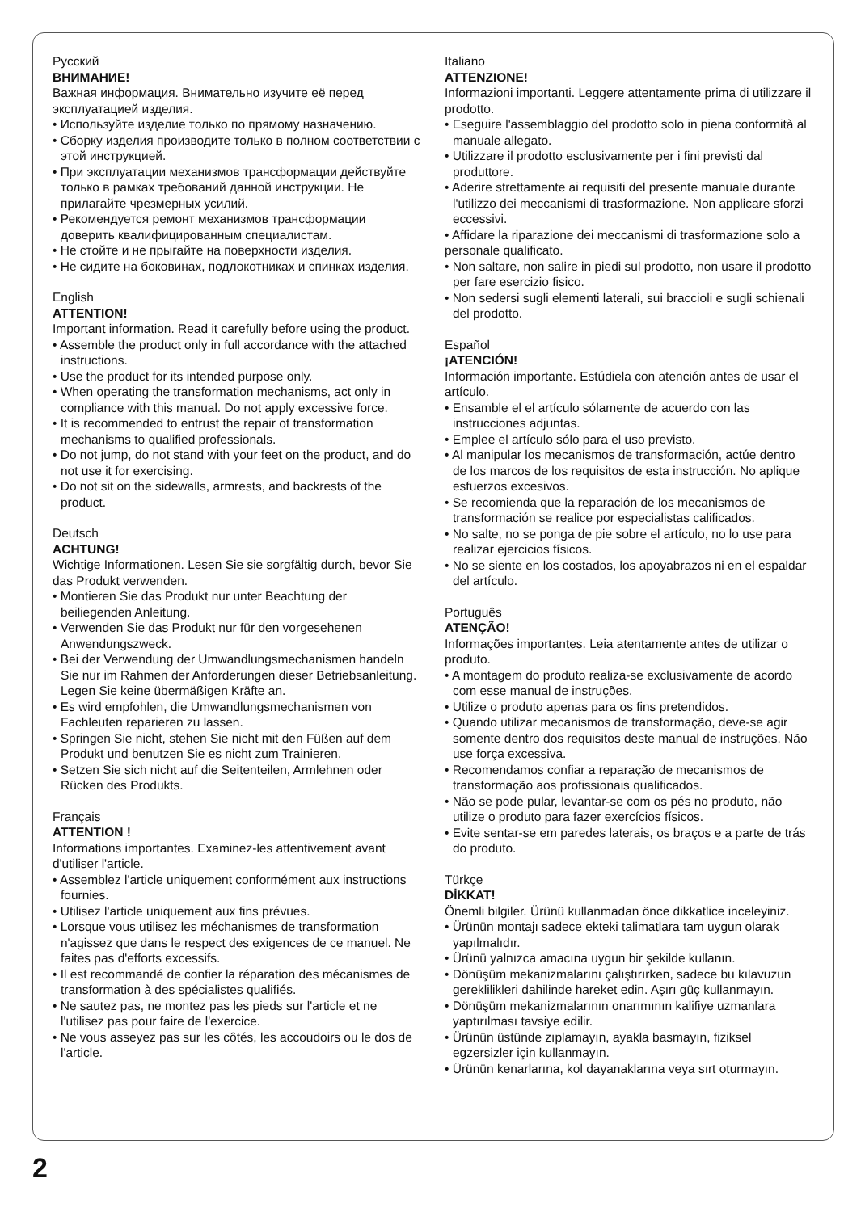Русский
ВНИМАНИЕ!
Важная информация. Внимательно изучите её перед эксплуатацией изделия.
• Используйте изделие только по прямому назначению.
• Сборку изделия производите только в полном соответствии с этой инструкцией.
• При эксплуатации механизмов трансформации действуйте только в рамках требований данной инструкции. Не прилагайте чрезмерных усилий.
• Рекомендуется ремонт механизмов трансформации доверить квалифицированным специалистам.
• Не стойте и не прыгайте на поверхности изделия.
• Не сидите на боковинах, подлокотниках и спинках изделия.
English
ATTENTION!
Important information. Read it carefully before using the product.
• Assemble the product only in full accordance with the attached instructions.
• Use the product for its intended purpose only.
• When operating the transformation mechanisms, act only in compliance with this manual. Do not apply excessive force.
• It is recommended to entrust the repair of transformation mechanisms to qualified professionals.
• Do not jump, do not stand with your feet on the product, and do not use it for exercising.
• Do not sit on the sidewalls, armrests, and backrests of the product.
Deutsch
ACHTUNG!
Wichtige Informationen. Lesen Sie sie sorgfältig durch, bevor Sie das Produkt verwenden.
• Montieren Sie das Produkt nur unter Beachtung der beiliegenden Anleitung.
• Verwenden Sie das Produkt nur für den vorgesehenen Anwendungszweck.
• Bei der Verwendung der Umwandlungsmechanismen handeln Sie nur im Rahmen der Anforderungen dieser Betriebsanleitung. Legen Sie keine übermäßigen Kräfte an.
• Es wird empfohlen, die Umwandlungsmechanismen von Fachleuten reparieren zu lassen.
• Springen Sie nicht, stehen Sie nicht mit den Füßen auf dem Produkt und benutzen Sie es nicht zum Trainieren.
• Setzen Sie sich nicht auf die Seitenteilen, Armlehnen oder Rücken des Produkts.
Français
ATTENTION !
Informations importantes. Examinez-les attentivement avant d'utiliser l'article.
• Assemblez l'article uniquement conformément aux instructions fournies.
• Utilisez l'article uniquement aux fins prévues.
• Lorsque vous utilisez les méchanismes de transformation n'agissez que dans le respect des exigences de ce manuel. Ne faites pas d'efforts excessifs.
• Il est recommandé de confier la réparation des mécanismes de transformation à des spécialistes qualifiés.
• Ne sautez pas, ne montez pas les pieds sur l'article et ne l'utilisez pas pour faire de l'exercice.
• Ne vous asseyez pas sur les côtés, les accoudoirs ou le dos de l'article.
Italiano
ATTENZIONE!
Informazioni importanti. Leggere attentamente prima di utilizzare il prodotto.
• Eseguire l'assemblaggio del prodotto solo in piena conformità al manuale allegato.
• Utilizzare il prodotto esclusivamente per i fini previsti dal produttore.
• Aderire strettamente ai requisiti del presente manuale durante l'utilizzo dei meccanismi di trasformazione. Non applicare sforzi eccessivi.
• Affidare la riparazione dei meccanismi di trasformazione solo a personale qualificato.
• Non saltare, non salire in piedi sul prodotto, non usare il prodotto per fare esercizio fisico.
• Non sedersi sugli elementi laterali, sui braccioli e sugli schienali del prodotto.
Español
¡ATENCIÓN!
Información importante. Estúdiela con atención antes de usar el artículo.
• Ensamble el el artículo sólamente de acuerdo con las instrucciones adjuntas.
• Emplee el artículo sólo para el uso previsto.
• Al manipular los mecanismos de transformación, actúe dentro de los marcos de los requisitos de esta instrucción. No aplique esfuerzos excesivos.
• Se recomienda que la reparación de los mecanismos de transformación se realice por especialistas calificados.
• No salte, no se ponga de pie sobre el artículo, no lo use para realizar ejercicios físicos.
• No se siente en los costados, los apoyabrazos ni en el espaldar del artículo.
Português
ATENÇÃO!
Informações importantes. Leia atentamente antes de utilizar o produto.
• A montagem do produto realiza-se exclusivamente de acordo com esse manual de instruções.
• Utilize o produto apenas para os fins pretendidos.
• Quando utilizar mecanismos de transformação, deve-se agir somente dentro dos requisitos deste manual de instruções. Não use força excessiva.
• Recomendamos confiar a reparação de mecanismos de transformação aos profissionais qualificados.
• Não se pode pular, levantar-se com os pés no produto, não utilize o produto para fazer exercícios físicos.
• Evite sentar-se em paredes laterais, os braços e a parte de trás do produto.
Türkçe
DİKKAT!
Önemli bilgiler. Ürünü kullanmadan önce dikkatlice inceleyiniz.
• Ürünün montajı sadece ekteki talimatlara tam uygun olarak yapılmalıdır.
• Ürünü yalnızca amacına uygun bir şekilde kullanın.
• Dönüşüm mekanizmalarını çalıştırırken, sadece bu kılavuzun gereklilikleri dahilinde hareket edin. Aşırı güç kullanmayın.
• Dönüşüm mekanizmalarının onarımının kalifiye uzmanlara yaptırılması tavsiye edilir.
• Ürünün üstünde zıplamayın, ayakla basmayın, fiziksel egzersizler için kullanmayın.
• Ürünün kenarlarına, kol dayanaklarına veya sırt oturmayın.
2